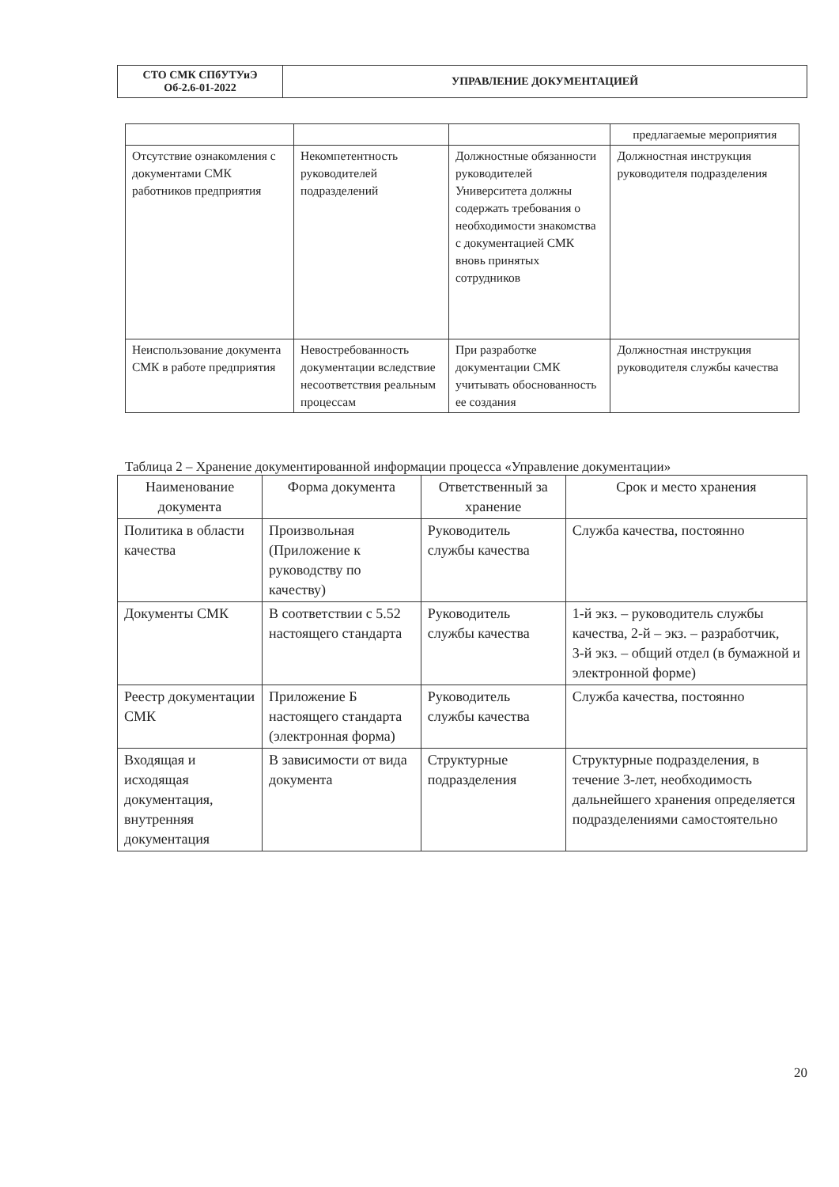| СТО СМК СПбУТУиЭ Об-2.6-01-2022 | УПРАВЛЕНИЕ ДОКУМЕНТАЦИЕЙ |
| | | | предлагаемые мероприятия |
| Отсутствие ознакомления с документами СМК работников предприятия | Некомпетентность руководителей подразделений | Должностные обязанности руководителей Университета должны содержать требования о необходимости знакомства с документацией СМК вновь принятых сотрудников | Должностная инструкция руководителя подразделения |
| Неиспользование документа СМК в работе предприятия | Невостребованность документации вследствие несоответствия реальным процессам | При разработке документации СМК учитывать обоснованность ее создания | Должностная инструкция руководителя службы качества |
Таблица 2 – Хранение документированной информации процесса «Управление документации»
| Наименование документа | Форма документа | Ответственный за хранение | Срок и место хранения |
| --- | --- | --- | --- |
| Политика в области качества | Произвольная (Приложение к руководству по качеству) | Руководитель службы качества | Служба качества, постоянно |
| Документы СМК | В соответствии с 5.52 настоящего стандарта | Руководитель службы качества | 1-й экз. – руководитель службы качества, 2-й – экз. – разработчик, 3-й экз. – общий отдел (в бумажной и электронной форме) |
| Реестр документации СМК | Приложение Б настоящего стандарта (электронная форма) | Руководитель службы качества | Служба качества, постоянно |
| Входящая и исходящая документация, внутренняя документация | В зависимости от вида документа | Структурные подразделения | Структурные подразделения, в течение 3-лет, необходимость дальнейшего хранения определяется подразделениями самостоятельно |
20